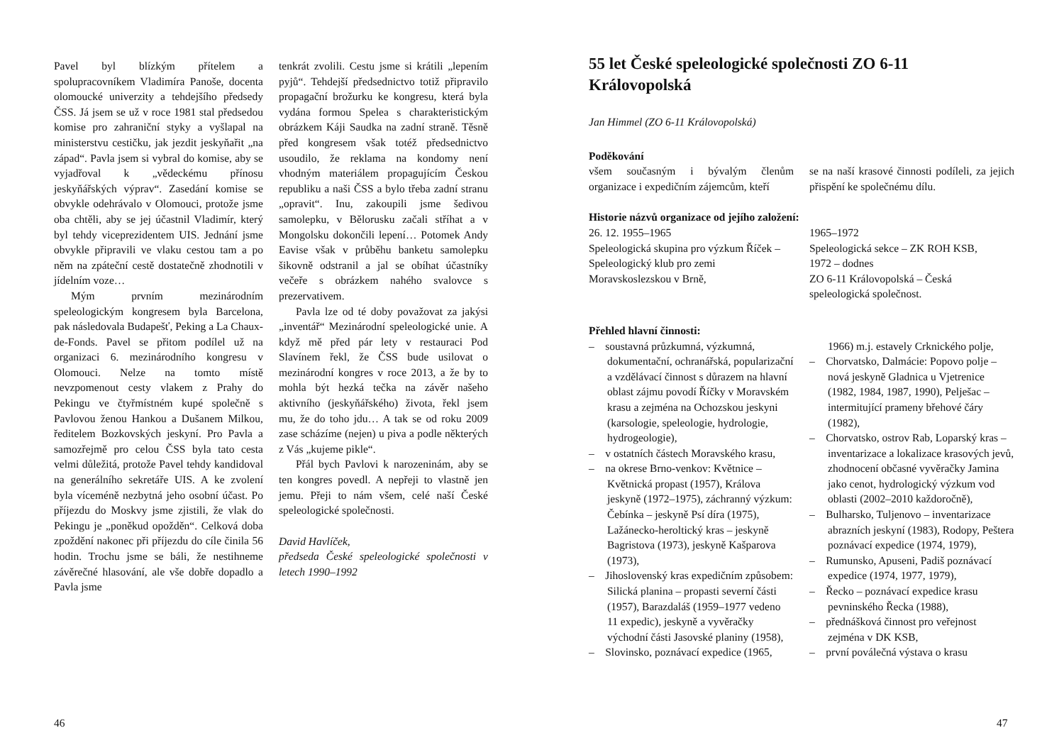Pavel byl blízkým přítelem a spolupracovníkem Vladimíra Panoše, docenta olomoucké univerzity a tehdejšího předsedy ČSS. Já jsem se už v roce 1981 stal předsedou komise pro zahraniční styky a vyšlapal na ministerstvu cestičku, jak jezdit jeskyňařit „na západ“. Pavla jsem si vybral do komise, aby se vyjadřoval k „vědeckému přínosu jeskyňářských výprav“. Zasedání komise se obvykle odehrávalo v Olomouci, protože jsme oba chtěli, aby se jej účastnil Vladimír, který byl tehdy viceprezidentem UIS. Jednání jsme obvykle připravili ve vlaku cestou tam a po něm na zpáteční cestě dostatečně zhodnotili v jídelním voze…
Mým prvním mezinárodním speleologickým kongresem byla Barcelona, pak následovala Budapešť, Peking a La Chaux-de-Fonds. Pavel se přitom podílel už na organizaci 6. mezinárodního kongresu v Olomouci. Nelze na tomto místě nevzpomenout cesty vlakem z Prahy do Pekingu ve čtyřmístném kupé společně s Pavlovou ženou Hankou a Dušanem Milkou, ředitelem Bozkovských jeskyní. Pro Pavla a samozřejmě pro celou ČSS byla tato cesta velmi důležitá, protože Pavel tehdy kandidoval na generálního sekretáře UIS. A ke zvolení byla víceméně nezbytná jeho osobní účast. Po příjezdu do Moskvy jsme zjistili, že vlak do Pekingu je „poněkud opožděn“. Celková doba zpoždění nakonec při příjezdu do cíle činila 56 hodin. Trochu jsme se báli, že nestihneme závěrečné hlasování, ale vše dobře dopadlo a Pavla jsme
tenkrát zvolili. Cestu jsme si krátili „lepením pyjů“. Tehdejší předsednictvo totiž připravilo propagační brožurku ke kongresu, která byla vydána formou Spelea s charakteristickým obrázkem Káji Saudka na zadní straně. Těsně před kongresem však totéž předsednictvo usoudilo, že reklama na kondomy není vhodným materiálem propagujícím Českou republiku a naši ČSS a bylo třeba zadní stranu „opravit“. Inu, zakoupili jsme šedivou samolepku, v Bělorusku začali stříhat a v Mongolsku dokončili lepení… Potomek Andy Eavise však v průběhu banketu samolepku šikovně odstranil a jal se obíhat účastníky večeře s obrázkem nahého svalovce s prezervativem.
Pavla lze od té doby považovat za jakýsi „inventář“ Mezinárodní speleologické unie. A když mě před pár lety v restauraci Pod Slavínem řekl, že ČSS bude usilovat o mezinárodní kongres v roce 2013, a že by to mohla být hezká tečka na závěr našeho aktivního (jeskyňářského) života, řekl jsem mu, že do toho jdu… A tak se od roku 2009 zase scházíme (nejen) u piva a podle některých z Vás „kujeme pikle“.
Přál bych Pavlovi k narozeninám, aby se ten kongres povedl. A nepřeji to vlastně jen jemu. Přeji to nám všem, celé naší České speleologické společnosti.
David Havlíček,
předseda České speleologické společnosti v letech 1990–1992
46
55 let České speleologické společnosti ZO 6-11 Královopolská
Jan Himmel (ZO 6-11 Královopolská)
Poděkování
všem současným i bývalým členům organizace i expedičním zájemcům, kteří
se na naší krasové činnosti podíleli, za jejich přispění ke společnému dílu.
Historie názvů organizace od jejího založení:
26. 12. 1955–1965
Speleologická skupina pro výzkum Říček – Speleologický klub pro zemi Moravskoslezskou v Brně,
1965–1972
Speleologická sekce – ZK ROH KSB,
1972 – dodnes
ZO 6-11 Královopolská – Česká speleologická společnost.
Přehled hlavní činnosti:
– soustavná průzkumná, výzkumná, dokumentační, ochranářská, popularizační a vzdělávací činnost s důrazem na hlavní oblast zájmu povodí Říčky v Moravském krasu a zejména na Ochozskou jeskyni (karsologie, speleologie, hydrologie, hydrogeologie),
– v ostatních částech Moravského krasu,
– na okrese Brno-venkov: Květnice – Květnická propast (1957), Králova jeskyně (1972–1975), záchranný výzkum: Čebínka – jeskyně Psí díra (1975), Lažánecko-heroltický kras – jeskyně Bagristova (1973), jeskyně Kašparova (1973),
– Jihoslovenský kras expedičním způsobem: Silická planina – propasti severní části (1957), Barazdaláš (1959–1977 vedeno 11 expedic), jeskyně a vyvěračky východní části Jasovské planiny (1958),
– Slovinsko, poznávací expedice (1965,
1966) m.j. estavely Crknického polje,
– Chorvatsko, Dalmácie: Popovo polje – nová jeskyně Gladnica u Vjetrenice (1982, 1984, 1987, 1990), Pelješac – intermitující prameny břehové čáry (1982),
– Chorvatsko, ostrov Rab, Loparský kras – inventarizace a lokalizace krasových jevů, zhodnocení občasné vyvěračky Jamina jako cenot, hydrologický výzkum vod oblasti (2002–2010 každoročně),
– Bulharsko, Tuljenovo – inventarizace abrazních jeskyní (1983), Rodopy, Peštera poznávací expedice (1974, 1979),
– Rumunsko, Apuseni, Padiš poznávací expedice (1974, 1977, 1979),
– Řecko – poznávací expedice krasu pevninského Řecka (1988),
– přednášková činnost pro veřejnost zejména v DK KSB,
– první poválečná výstava o krasu
47